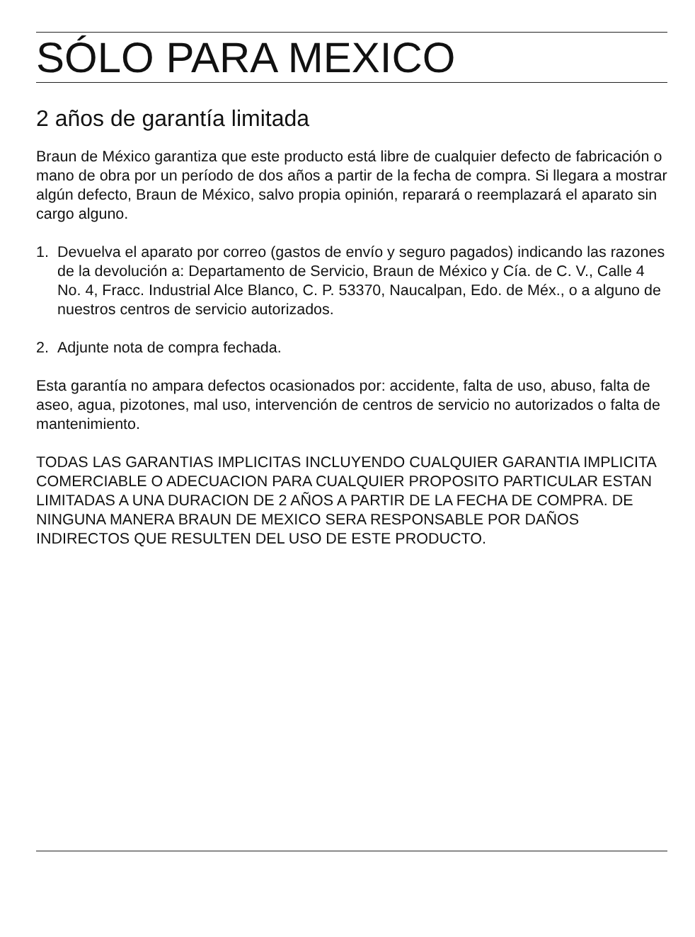SÓLO PARA MEXICO
2 años de garantía limitada
Braun de México garantiza que este producto está libre de cualquier defecto de fabricación o mano de obra por un período de dos años a partir de la fecha de compra. Si llegara a mostrar algún defecto, Braun de México, salvo propia opinión, reparará o reemplazará el aparato sin cargo alguno.
1. Devuelva el aparato por correo (gastos de envío y seguro pagados) indicando las razones de la devolución a: Departamento de Servicio, Braun de México y Cía. de C. V., Calle 4 No. 4, Fracc. Industrial Alce Blanco, C. P. 53370, Naucalpan, Edo. de Méx., o a alguno de nuestros centros de servicio autorizados.
2. Adjunte nota de compra fechada.
Esta garantía no ampara defectos ocasionados por: accidente, falta de uso, abuso, falta de aseo, agua, pizotones, mal uso, intervención de centros de servicio no autorizados o falta de mantenimiento.
TODAS LAS GARANTIAS IMPLICITAS INCLUYENDO CUALQUIER GARANTIA IMPLICITA COMERCIABLE O ADECUACION PARA CUALQUIER PROPOSITO PARTICULAR ESTAN LIMITADAS A UNA DURACION DE 2 AÑOS A PARTIR DE LA FECHA DE COMPRA. DE NINGUNA MANERA BRAUN DE MEXICO SERA RESPONSABLE POR DAÑOS INDIRECTOS QUE RESULTEN DEL USO DE ESTE PRODUCTO.